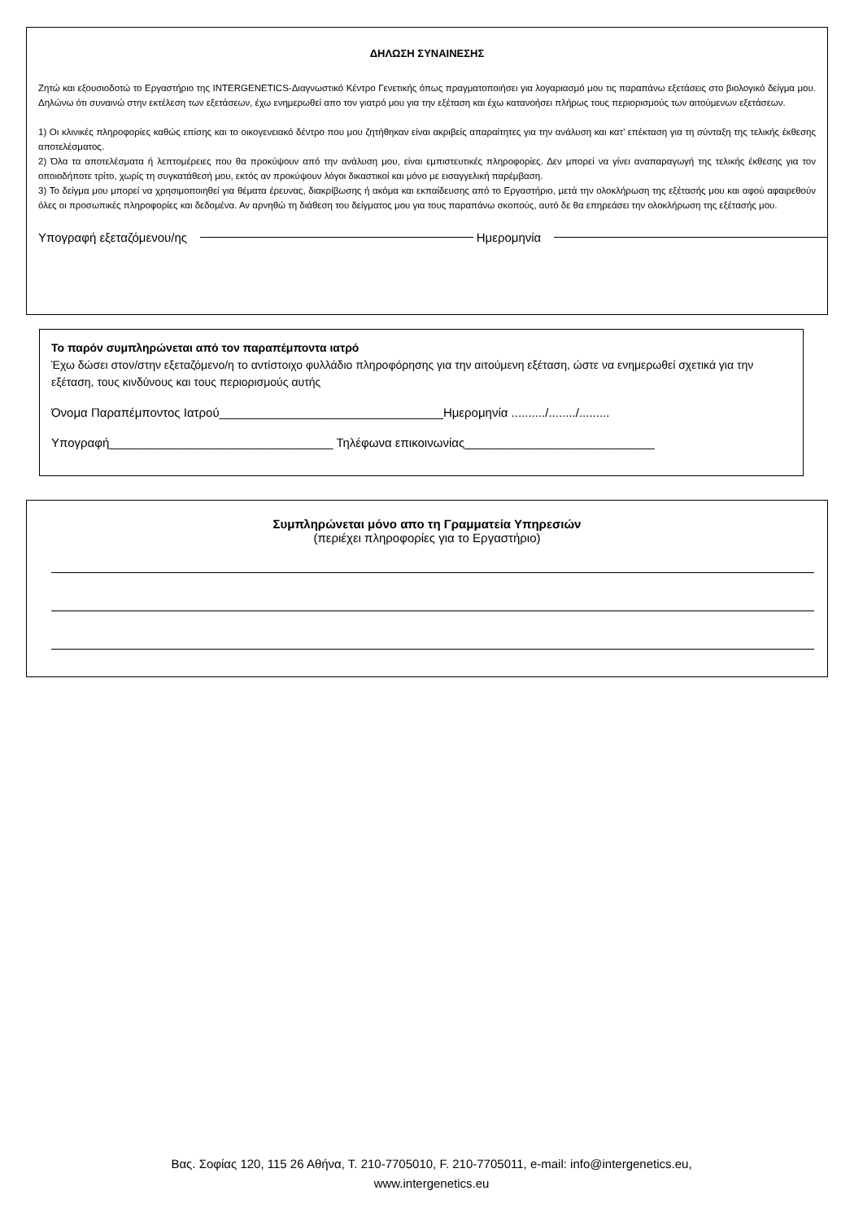ΔΗΛΩΣΗ ΣΥΝΑΙΝΕΣΗΣ
Ζητώ και εξουσιοδοτώ το Εργαστήριο της INTERGENETICS-Διαγνωστικό Κέντρο Γενετικής όπως πραγματοποιήσει για λογαριασμό μου τις παραπάνω εξετάσεις στο βιολογικό δείγμα μου. Δηλώνω ότι συναινώ στην εκτέλεση των εξετάσεων, έχω ενημερωθεί απο τον γιατρό μου για την εξέταση και έχω κατανοήσει πλήρως τους περιορισμούς των αιτούμενων εξετάσεων.
1) Οι κλινικές πληροφορίες καθώς επίσης και το οικογενειακό δέντρο που μου ζητήθηκαν είναι ακριβείς απαραίτητες για την ανάλυση και κατ’ επέκταση για τη σύνταξη της τελικής έκθεσης αποτελέσματος.
2) Όλα τα αποτελέσματα ή λεπτομέρειες που θα προκύψουν από την ανάλυση μου, είναι εμπιστευτικές πληροφορίες. Δεν μπορεί να γίνει αναπαραγωγή της τελικής έκθεσης για τον οποιοδήποτε τρίτο, χωρίς τη συγκατάθεσή μου, εκτός αν προκύψουν λόγοι δικαστικοί και μόνο με εισαγγελική παρέμβαση.
3) Το δείγμα μου μπορεί να χρησιμοποιηθεί για θέματα έρευνας, διακρίβωσης ή ακόμα και εκπαίδευσης από το Εργαστήριο, μετά την ολοκλήρωση της εξέτασής μου και αφού αφαιρεθούν όλες οι προσωπικές πληροφορίες και δεδομένα. Αν αρνηθώ τη διάθεση του δείγματος μου για τους παραπάνω σκοπούς, αυτό δε θα επηρεάσει την ολοκλήρωση της εξέτασής μου.
Υπογραφή εξεταζόμενου/ης Ημερομηνία
Το παρόν συμπληρώνεται από τον παραπέμποντα ιατρό
Έχω δώσει στον/στην εξεταζόμενο/η το αντίστοιχο φυλλάδιο πληροφόρησης για την αιτούμενη εξέταση, ώστε να ενημερωθεί σχετικά για την εξέταση, τους κινδύνους και τους περιορισμούς αυτής
Όνομα Παραπέμποντος Ιατρού_________________________________Ημερομηνία ........../......../.........
Υπογραφή_________________________________ Τηλέφωνα επικοινωνίας____________________________
Συμπληρώνεται μόνο απο τη Γραμματεία Υπηρεσιών
(περιέχει πληροφορίες για το Εργαστήριο)
Βας. Σοφίας 120, 115 26 Αθήνα, Τ. 210-7705010, F. 210-7705011, e-mail: info@intergenetics.eu,
www.intergenetics.eu